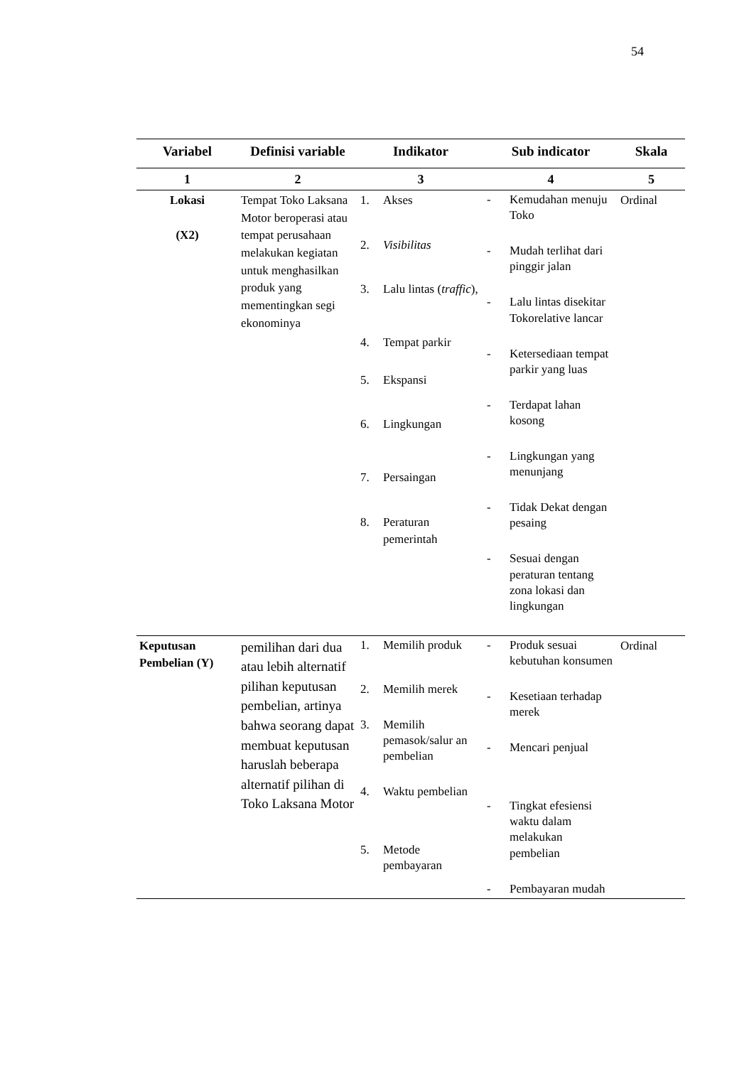54
| Variabel | Definisi variable | Indikator | Sub indicator | Skala |
| --- | --- | --- | --- | --- |
| 1 | 2 | 3 | 4 | 5 |
| Lokasi (X2) | Tempat Toko Laksana Motor beroperasi atau tempat perusahaan melakukan kegiatan untuk menghasilkan produk yang mementingkan segi ekonominya | 1. Akses 2. Visibilitas 3. Lalu lintas ( traffic ), 4. Tempat parkir 5. Ekspansi 6. Lingkungan 7. Persaingan 8. Peraturan pemerintah | - Kemudahan menuju Toko - Mudah terlihat dari pinggir jalan - Lalu lintas disekitar Tokorelative lancar - Ketersediaan tempat parkir yang luas - Terdapat lahan kosong - Lingkungan yang menunjang - Tidak Dekat dengan pesaing - Sesuai dengan peraturan tentang zona lokasi dan lingkungan | Ordinal |
| Keputusan Pembelian (Y) | pemilihan dari dua atau lebih alternatif pilihan keputusan pembelian, artinya bahwa seorang dapat membuat keputusan haruslah beberapa alternatif pilihan di Toko Laksana Motor | 1. Memilih produk 2. Memilih merek 3. Memilih pemasok/salur an pembelian 4. Waktu pembelian 5. Metode pembayaran | - Produk sesuai kebutuhan konsumen - Kesetiaan terhadap merek - Mencari penjual - Tingkat efesiensi waktu dalam melakukan pembelian - Pembayaran mudah | Ordinal |